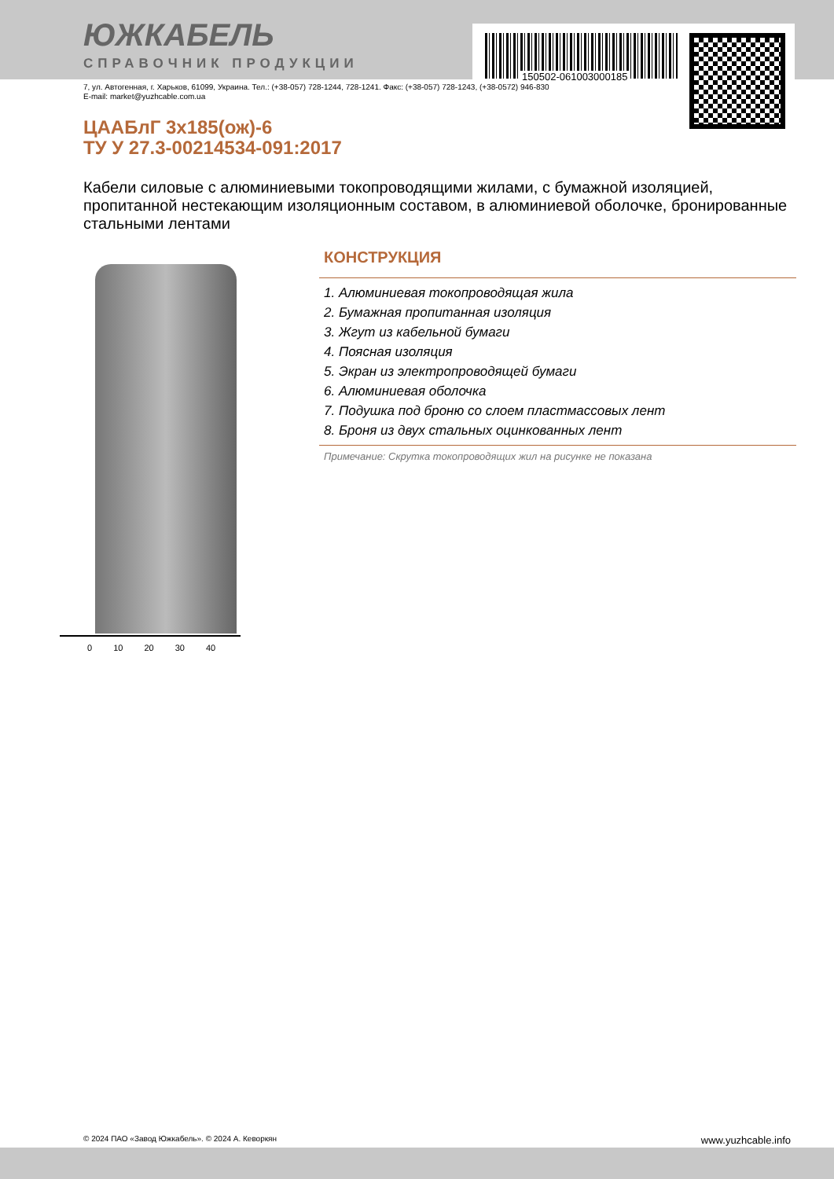150502-061003000185
ЮЖКАБЕЛЬ
СПРАВОЧНИК ПРОДУКЦИИ
7, ул. Автогенная, г. Харьков, 61099, Украина. Тел.: (+38-057) 728-1244, 728-1241. Факс: (+38-057) 728-1243, (+38-0572) 946-830
E-mail: market@yuzhcable.com.ua
ЦААБлГ 3х185(ож)-6
ТУ У 27.3-00214534-091:2017
Кабели силовые с алюминиевыми токопроводящими жилами, с бумажной изоляцией, пропитанной нестекающим изоляционным составом, в алюминиевой оболочке, бронированные стальными лентами
0 10 20 30 40
КОНСТРУКЦИЯ
1. Алюминиевая токопроводящая жила
2. Бумажная пропитанная изоляция
3. Жгут из кабельной бумаги
4. Поясная изоляция
5. Экран из электропроводящей бумаги
6. Алюминиевая оболочка
7. Подушка под броню со слоем пластмассовых лент
8. Броня из двух стальных оцинкованных лент
Примечание: Скрутка токопроводящих жил на рисунке не показана
© 2024 ПАО «Завод Южкабель». © 2024 А. Кеворкян www.yuzhcable.info